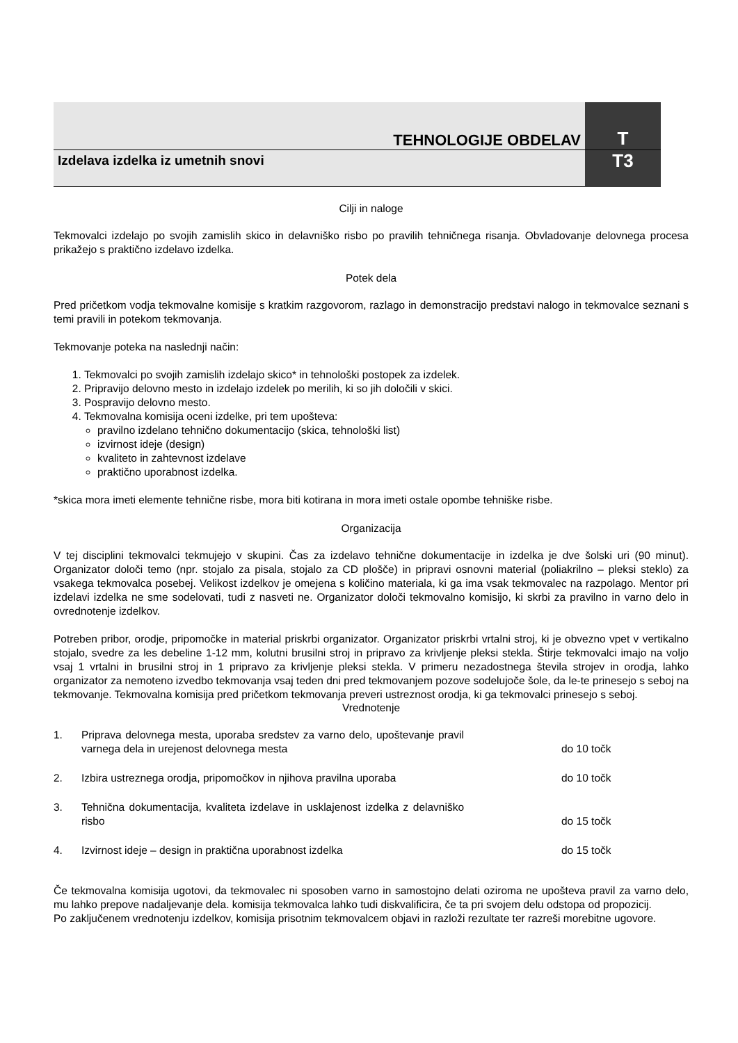TEHNOLOGIJE OBDELAV
T
Izdelava izdelka iz umetnih snovi
T3
Cilji in naloge
Tekmovalci izdelajo po svojih zamislih skico in delavniško risbo po pravilih tehničnega risanja. Obvladovanje delovnega procesa prikažejo s praktično izdelavo izdelka.
Potek dela
Pred pričetkom vodja tekmovalne komisije s kratkim razgovorom, razlago in demonstracijo predstavi nalogo in tekmovalce seznani s temi pravili in potekom tekmovanja.
Tekmovanje poteka na naslednji način:
1. Tekmovalci po svojih zamislih izdelajo skico* in tehnološki postopek za izdelek.
2. Pripravijo delovno mesto in izdelajo izdelek po merilih, ki so jih določili v skici.
3. Pospravijo delovno mesto.
4. Tekmovalna komisija oceni izdelke, pri tem upošteva:
pravilno izdelano tehnično dokumentacijo (skica, tehnološki list)
izvirnost ideje (design)
kvaliteto in zahtevnost izdelave
praktično uporabnost izdelka.
*skica mora imeti elemente tehnične risbe, mora biti kotirana in mora imeti ostale opombe tehniške risbe.
Organizacija
V tej disciplini tekmovalci tekmujejo v skupini. Čas za izdelavo tehnične dokumentacije in izdelka je dve šolski uri (90 minut). Organizator določi temo (npr. stojalo za pisala, stojalo za CD plošče) in pripravi osnovni material (poliakrilno – pleksi steklo) za vsakega tekmovalca posebej. Velikost izdelkov je omejena s količino materiala, ki ga ima vsak tekmovalec na razpolago. Mentor pri izdelavi izdelka ne sme sodelovati, tudi z nasveti ne. Organizator določi tekmovalno komisijo, ki skrbi za pravilno in varno delo in ovrednotenje izdelkov.
Potreben pribor, orodje, pripomočke in material priskrbi organizator. Organizator priskrbi vrtalni stroj, ki je obvezno vpet v vertikalno stojalo, svedre za les debeline 1-12 mm, kolutni brusilni stroj in pripravo za krivljenje pleksi stekla. Štirje tekmovalci imajo na voljo vsaj 1 vrtalni in brusilni stroj in 1 pripravo za krivljenje pleksi stekla. V primeru nezadostnega števila strojev in orodja, lahko organizator za nemoteno izvedbo tekmovanja vsaj teden dni pred tekmovanjem pozove sodelujoče šole, da le-te prinesejo s seboj na tekmovanje. Tekmovalna komisija pred pričetkom tekmovanja preveri ustreznost orodja, ki ga tekmovalci prinesejo s seboj.
Vrednotenje
| 1. | Priprava delovnega mesta, uporaba sredstev za varno delo, upoštevanje pravil varnega dela in urejenost delovnega mesta | do 10 točk |
| 2. | Izbira ustreznega orodja, pripomočkov in njihova pravilna uporaba | do 10 točk |
| 3. | Tehnična dokumentacija, kvaliteta izdelave in usklajenost izdelka z delavniško risbo | do 15 točk |
| 4. | Izvirnost ideje – design in praktična uporabnost izdelka | do 15 točk |
Če tekmovalna komisija ugotovi, da tekmovalec ni sposoben varno in samostojno delati oziroma ne upošteva pravil za varno delo, mu lahko prepove nadaljevanje dela. komisija tekmovalca lahko tudi diskvalificira, če ta pri svojem delu odstopa od propozicij.
Po zaključenem vrednotenju izdelkov, komisija prisotnim tekmovalcem objavi in razloži rezultate ter razreši morebitne ugovore.